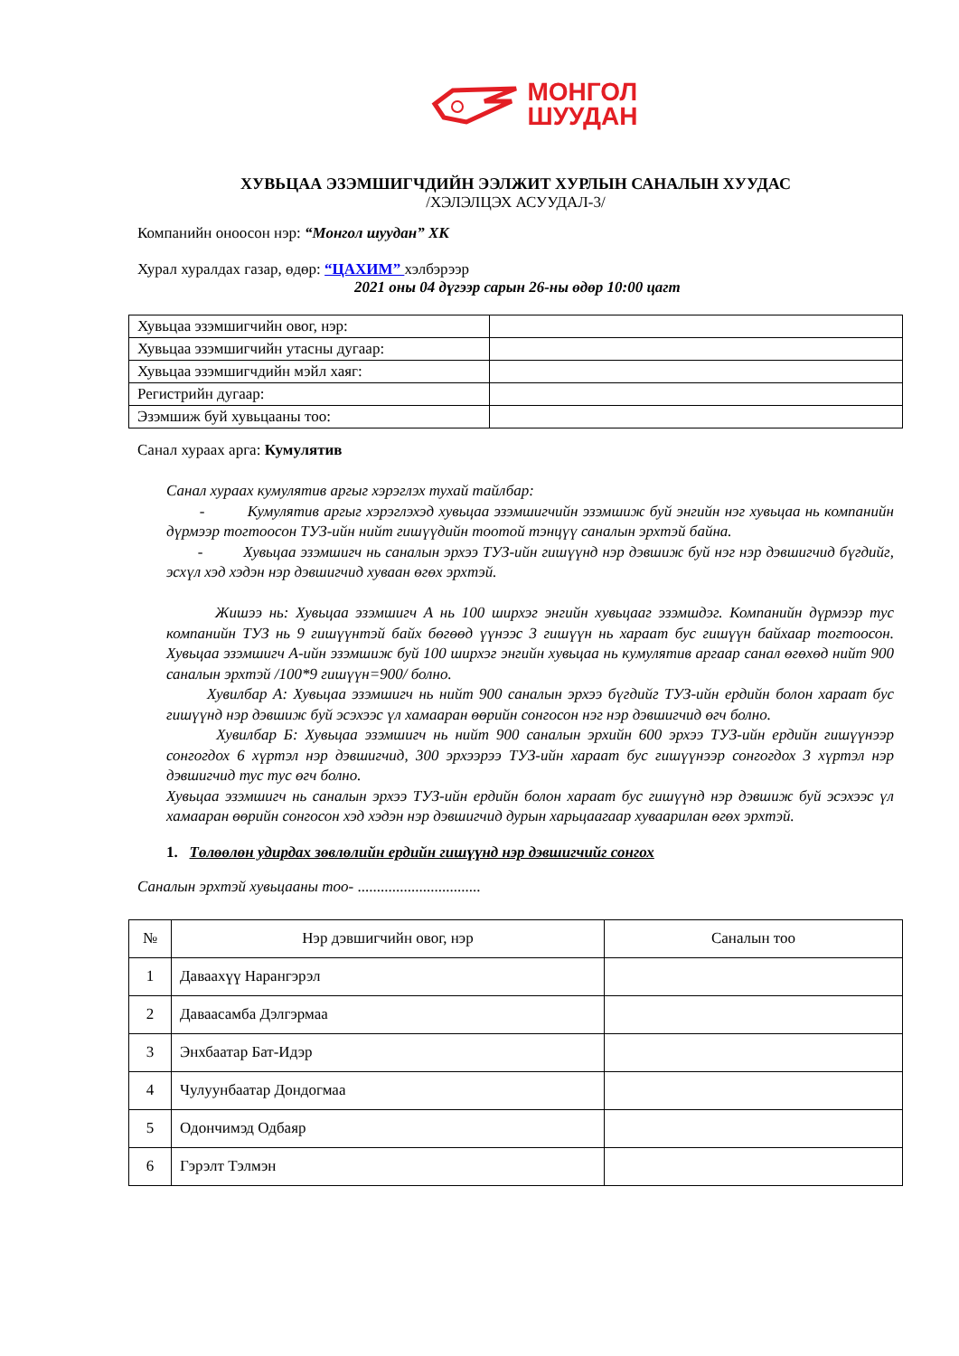МОНГОЛ
ШУУДАН
ХУВЬЦАА ЭЗЭМШИГЧДИЙН ЭЭЛЖИТ ХУРЛЫН САНАЛЫН ХУУДАС
/ХЭЛЭЛЦЭХ АСУУДАЛ-3/
Компанийн оноосон нэр: “Монгол шуудан” ХК
Хурал хуралдах газар, өдөр: “ЦАХИМ” хэлбэрээр
2021 оны 04 дүгээр сарын 26-ны өдөр 10:00 цагт
| Хувьцаа эзэмшигчийн овог, нэр: | |
| Хувьцаа эзэмшигчийн утасны дугаар: | |
| Хувьцаа эзэмшигчдийн мэйл хаяг: | |
| Регистрийн дугаар: | |
| Эзэмшиж буй хувьцааны тоо: | |
Санал хураах арга: Кумулятив
Санал хураах кумулятив аргыг хэрэглэх тухай тайлбар:
- Кумулятив аргыг хэрэглэхэд хувьцаа эзэмшигчийн эзэмшиж буй энгийн нэг хувьцаа нь компанийн дүрмээр тогтоосон ТУЗ-ийн нийт гишүүдийн тоотой тэнцүү саналын эрхтэй байна.
- Хувьцаа эзэмшигч нь саналын эрхээ ТУЗ-ийн гишүүнд нэр дэвшиж буй нэг нэр дэвшигчид бүгдийг, эсхүл хэд хэдэн нэр дэвшигчид хуваан өгөх эрхтэй.
Жишээ нь: Хувьцаа эзэмшигч А нь 100 ширхэг энгийн хувьцааг эзэмшдэг. Компанийн дүрмээр тус компанийн ТУЗ нь 9 гишүүнтэй байх бөгөөд үүнээс 3 гишүүн нь хараат бус гишүүн байхаар тогтоосон. Хувьцаа эзэмшигч А-ийн эзэмшиж буй 100 ширхэг энгийн хувьцаа нь кумулятив аргаар санал өгөхөд нийт 900 саналын эрхтэй /100*9 гишүүн=900/ болно.
Хувилбар А: Хувьцаа эзэмшигч нь нийт 900 саналын эрхээ бүгдийг ТУЗ-ийн ердийн болон хараат бус гишүүнд нэр дэвшиж буй эсэхээс үл хамааран өөрийн сонгосон нэг нэр дэвшигчид өгч болно.
Хувилбар Б: Хувьцаа эзэмшигч нь нийт 900 саналын эрхийн 600 эрхээ ТУЗ-ийн ердийн гишүүнээр сонгогдох 6 хүртэл нэр дэвшигчид, 300 эрхээрээ ТУЗ-ийн хараат бус гишүүнээр сонгогдох 3 хүртэл нэр дэвшигчид тус тус өгч болно.
Хувьцаа эзэмшигч нь саналын эрхээ ТУЗ-ийн ердийн болон хараат бус гишүүнд нэр дэвшиж буй эсэхээс үл хамааран өөрийн сонгосон хэд хэдэн нэр дэвшигчид дурын харьцаагаар хуваарилан өгөх эрхтэй.
1. Төлөөлөн удирдах зөвлөлийн ердийн гишүүнд нэр дэвшигчийг сонгох
Саналын эрхтэй хувьцааны тоо- ................................
| № | Нэр дэвшигчийн овог, нэр | Саналын тоо |
| --- | --- | --- |
| 1 | Даваахүү Нарангэрэл | |
| 2 | Даваасамба Дэлгэрмаа | |
| 3 | Энхбаатар Бат-Идэр | |
| 4 | Чулуунбаатар Дондогмаа | |
| 5 | Одончимэд Одбаяр | |
| 6 | Гэрэлт Тэлмэн | |